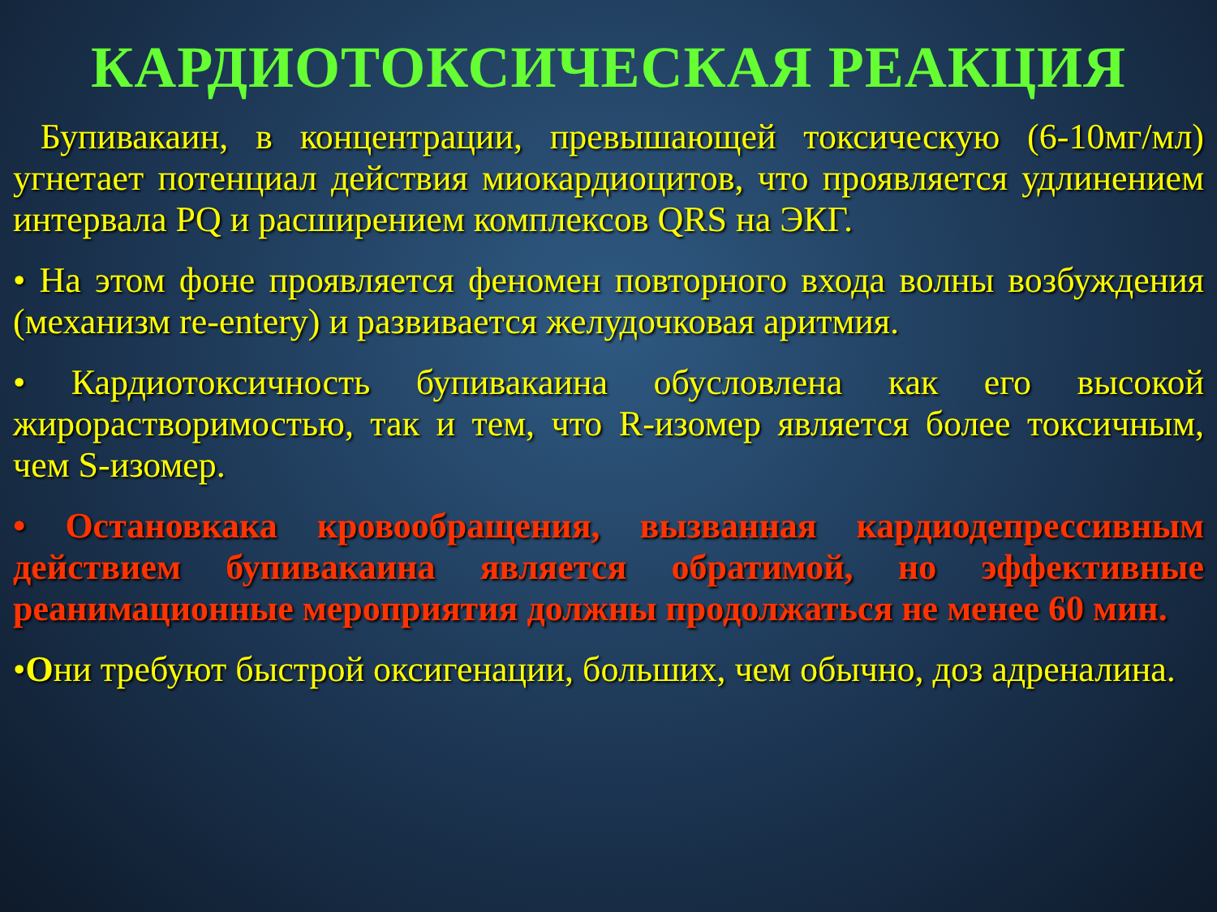КАРДИОТОКСИЧЕСКАЯ РЕАКЦИЯ
Бупивакаин, в концентрации, превышающей токсическую (6-10мг/мл) угнетает потенциал действия миокардиоцитов, что проявляется удлинением интервала PQ и расширением комплексов QRS на ЭКГ.
• На этом фоне проявляется феномен повторного входа волны возбуждения (механизм re-entery) и развивается желудочковая аритмия.
• Кардиотоксичность бупивакаина обусловлена как его высокой жирорастворимостью, так и тем, что R-изомер является более токсичным, чем S-изомер.
• Остановкака кровообращения, вызванная кардиодепрессивным действием бупивакаина является обратимой, но эффективные реанимационные мероприятия должны продолжаться не менее 60 мин.
•Они требуют быстрой оксигенации, больших, чем обычно, доз адреналина.